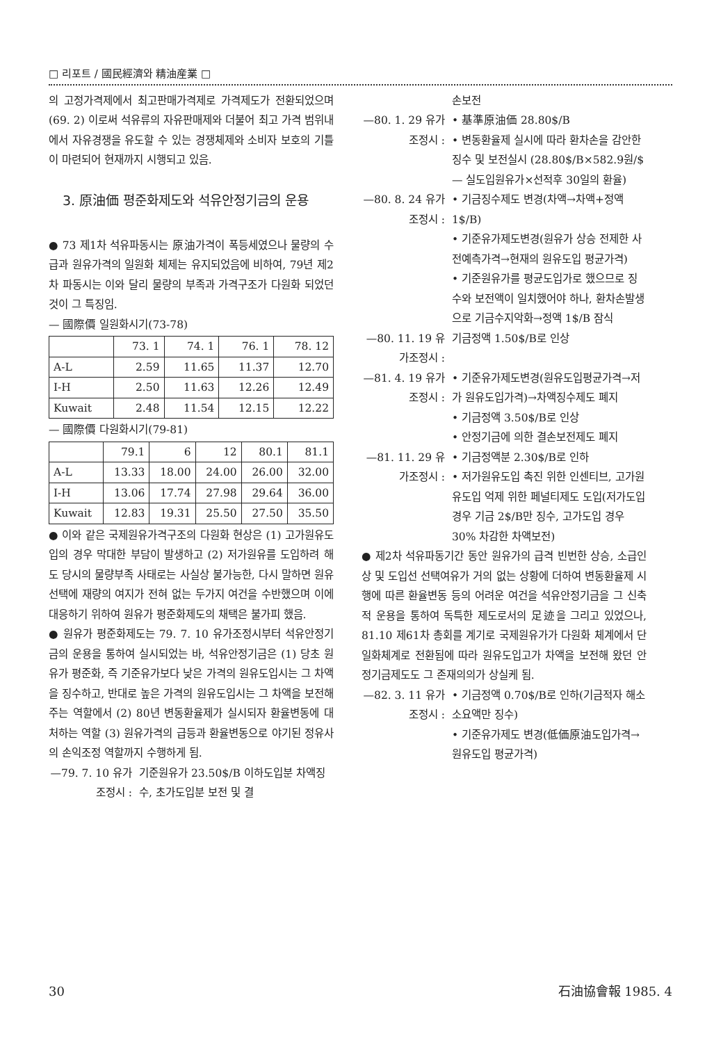□ 리포트 / 國民經濟와 精油産業 □
의 고정가격제에서 최고판매가격제로 가격제도가 전환되었으며(69. 2) 이로써 석유류의 자유판매제와 더불어 최고 가격 범위내에서 자유경쟁을 유도할 수 있는 경쟁체제와 소비자 보호의 기틀이 마련되어 현재까지 시행되고 있음.
3. 原油価 평준화제도와 석유안정기금의 운용
● 73 제1차 석유파동시는 原油가격이 폭등세였으나 물량의 수급과 원유가격의 일원화 체제는 유지되었음에 비하여, 79년 제2차 파동시는 이와 달리 물량의 부족과 가격구조가 다원화 되었던 것이 그 특징임.
— 國際價 일원화시기(73-78)
| | 73. 1 | 74. 1 | 76. 1 | 78. 12 |
| --- | --- | --- | --- | --- |
| A-L | 2.59 | 11.65 | 11.37 | 12.70 |
| I-H | 2.50 | 11.63 | 12.26 | 12.49 |
| Kuwait | 2.48 | 11.54 | 12.15 | 12.22 |
— 國際價 다원화시기(79-81)
| | 79.1 | 6 | 12 | 80.1 | 81.1 |
| --- | --- | --- | --- | --- | --- |
| A-L | 13.33 | 18.00 | 24.00 | 26.00 | 32.00 |
| I-H | 13.06 | 17.74 | 27.98 | 29.64 | 36.00 |
| Kuwait | 12.83 | 19.31 | 25.50 | 27.50 | 35.50 |
● 이와 같은 국제원유가격구조의 다원화 현상은 (1) 고가원유도입의 경우 막대한 부담이 발생하고 (2) 저가원유를 도입하려 해도 당시의 물량부족 사태로는 사실상 불가능한, 다시 말하면 원유 선택에 재량의 여지가 전혀 없는 두가지 여건을 수반했으며 이에 대응하기 위하여 원유가 평준화제도의 채택은 불가피 했음.
● 원유가 평준화제도는 79. 7. 10 유가조정시부터 석유안정기금의 운용을 통하여 실시되었는 바, 석유안정기금은 (1) 당초 원유가 평준화, 즉 기준유가보다 낮은 가격의 원유도입시는 그 차액을 징수하고, 반대로 높은 가격의 원유도입시는 그 차액을 보전해 주는 역할에서 (2) 80년 변동환율제가 실시되자 환율변동에 대처하는 역할 (3) 원유가격의 급등과 환율변동으로 야기된 정유사의 손익조정 역할까지 수행하게 됨.
—79. 7. 10 유가조정시 :
기준원유가 23.50$/B 이하도입분 차액징수, 초가도입분 보전 및 결
손보전
—80. 1. 29 유가조정시 :
• 基準原油価 28.80$/B
• 변동환율제 실시에 따라 환차손을 감안한 징수 및 보전실시 (28.80$/B×582.9원/$ — 실도입원유가×선적후 30일의 환율)
—80. 8. 24 유가조정시 :
• 기금징수제도 변경(차액→차액+정액1$/B)
• 기준유가제도변경(원유가 상승 전제한 사전예측가격→현재의 원유도입 평균가격)
• 기준원유가를 평균도입가로 했으므로 징수와 보전액이 일치했어야 하나, 환차손발생으로 기금수지악화→정액 1$/B 잠식
—80. 11. 19 유가조정시 :
기금정액 1.50$/B로 인상
—81. 4. 19 유가조정시 :
• 기준유가제도변경(원유도입평균가격→저가 원유도입가격)→차액징수제도 폐지
• 기금정액 3.50$/B로 인상
• 안정기금에 의한 결손보전제도 폐지
—81. 11. 29 유가조정시 :
• 기금정액분 2.30$/B로 인하
• 저가원유도입 촉진 위한 인센티브, 고가원유도입 억제 위한 페널티제도 도입(저가도입 경우 기금 2$/B만 징수, 고가도입 경우 30% 차감한 차액보전)
● 제2차 석유파동기간 동안 원유가의 급격 빈번한 상승, 소급인상 및 도입선 선택여유가 거의 없는 상황에 더하여 변동환율제 시행에 따른 환율변동 등의 어려운 여건을 석유안정기금을 그 신축적 운용을 통하여 독특한 제도로서의 足迹을 그리고 있었으나, 81.10 제61차 총회를 계기로 국제원유가가 다원화 체계에서 단일화체계로 전환됨에 따라 원유도입고가 차액을 보전해 왔던 안정기금제도도 그 존재의의가 상실케 됨.
—82. 3. 11 유가조정시 :
• 기금정액 0.70$/B로 인하(기금적자 해소 소요액만 징수)
• 기준유가제도 변경(低価原油도입가격→원유도입 평균가격)
30 石油協會報 1985. 4